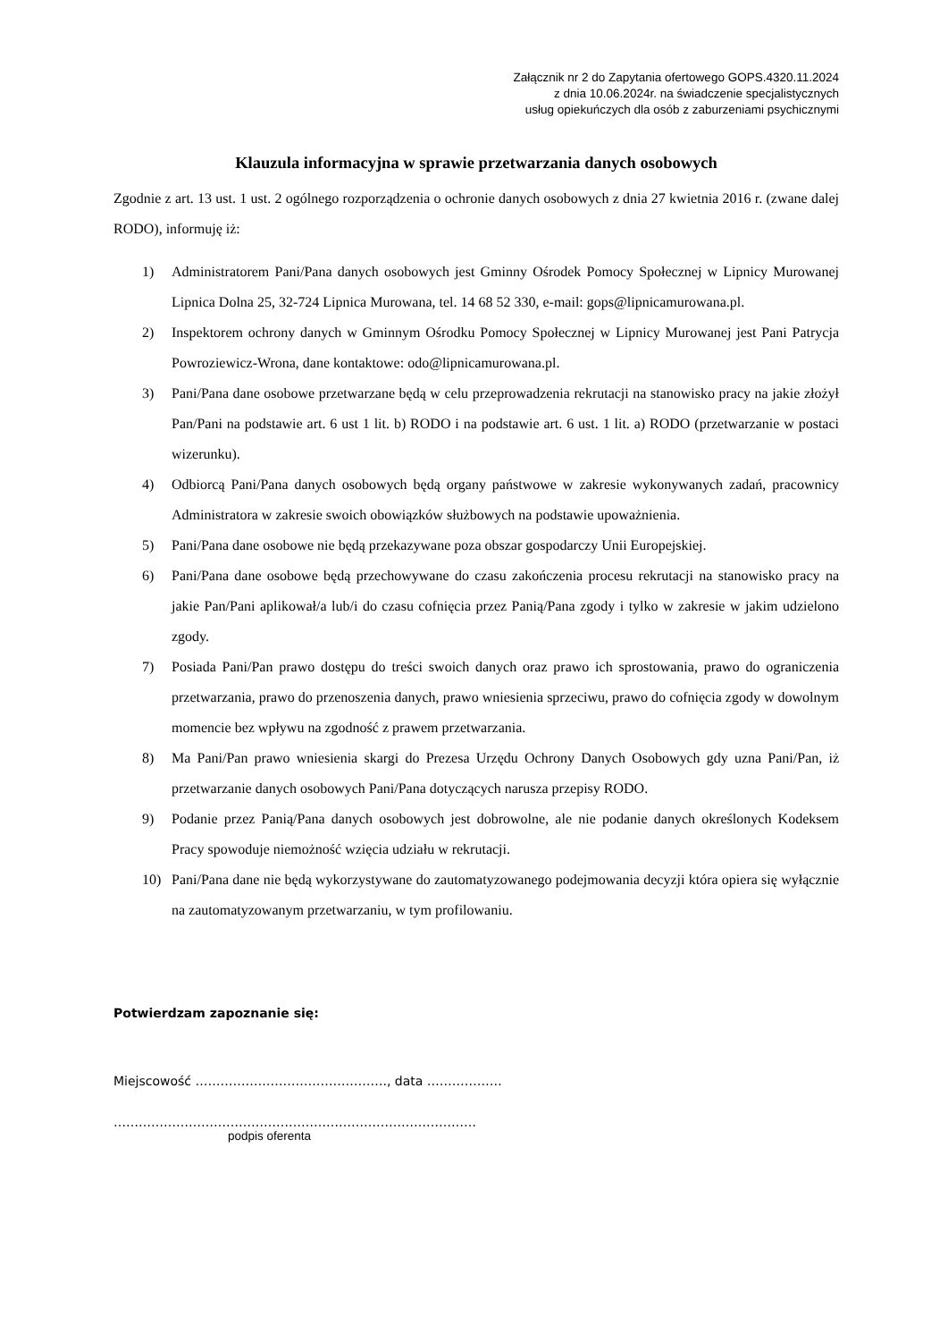Załącznik nr 2 do Zapytania ofertowego GOPS.4320.11.2024
z dnia 10.06.2024r. na świadczenie specjalistycznych
usług opiekuńczych dla osób z zaburzeniami psychicznymi
Klauzula informacyjna w sprawie przetwarzania danych osobowych
Zgodnie z art. 13 ust. 1 ust. 2 ogólnego rozporządzenia o ochronie danych osobowych z dnia 27 kwietnia 2016 r. (zwane dalej RODO), informuję iż:
1) Administratorem Pani/Pana danych osobowych jest Gminny Ośrodek Pomocy Społecznej w Lipnicy Murowanej Lipnica Dolna 25, 32-724 Lipnica Murowana, tel. 14 68 52 330, e-mail: gops@lipnicamurowana.pl.
2) Inspektorem ochrony danych w Gminnym Ośrodku Pomocy Społecznej w Lipnicy Murowanej jest Pani Patrycja Powroziewicz-Wrona, dane kontaktowe: odo@lipnicamurowana.pl.
3) Pani/Pana dane osobowe przetwarzane będą w celu przeprowadzenia rekrutacji na stanowisko pracy na jakie złożył Pan/Pani na podstawie art. 6 ust 1 lit. b) RODO i na podstawie art. 6 ust. 1 lit. a) RODO (przetwarzanie w postaci wizerunku).
4) Odbiorcą Pani/Pana danych osobowych będą organy państwowe w zakresie wykonywanych zadań, pracownicy Administratora w zakresie swoich obowiązków służbowych na podstawie upoważnienia.
5) Pani/Pana dane osobowe nie będą przekazywane poza obszar gospodarczy Unii Europejskiej.
6) Pani/Pana dane osobowe będą przechowywane do czasu zakończenia procesu rekrutacji na stanowisko pracy na jakie Pan/Pani aplikował/a lub/i do czasu cofnięcia przez Panią/Pana zgody i tylko w zakresie w jakim udzielono zgody.
7) Posiada Pani/Pan prawo dostępu do treści swoich danych oraz prawo ich sprostowania, prawo do ograniczenia przetwarzania, prawo do przenoszenia danych, prawo wniesienia sprzeciwu, prawo do cofnięcia zgody w dowolnym momencie bez wpływu na zgodność z prawem przetwarzania.
8) Ma Pani/Pan prawo wniesienia skargi do Prezesa Urzędu Ochrony Danych Osobowych gdy uzna Pani/Pan, iż przetwarzanie danych osobowych Pani/Pana dotyczących narusza przepisy RODO.
9) Podanie przez Panią/Pana danych osobowych jest dobrowolne, ale nie podanie danych określonych Kodeksem Pracy spowoduje niemożność wzięcia udziału w rekrutacji.
10) Pani/Pana dane nie będą wykorzystywane do zautomatyzowanego podejmowania decyzji która opiera się wyłącznie na zautomatyzowanym przetwarzaniu, w tym profilowaniu.
Potwierdzam zapoznanie się:
Miejscowość ………………………………………., data ………………
……………………………………………………………………………
podpis oferenta